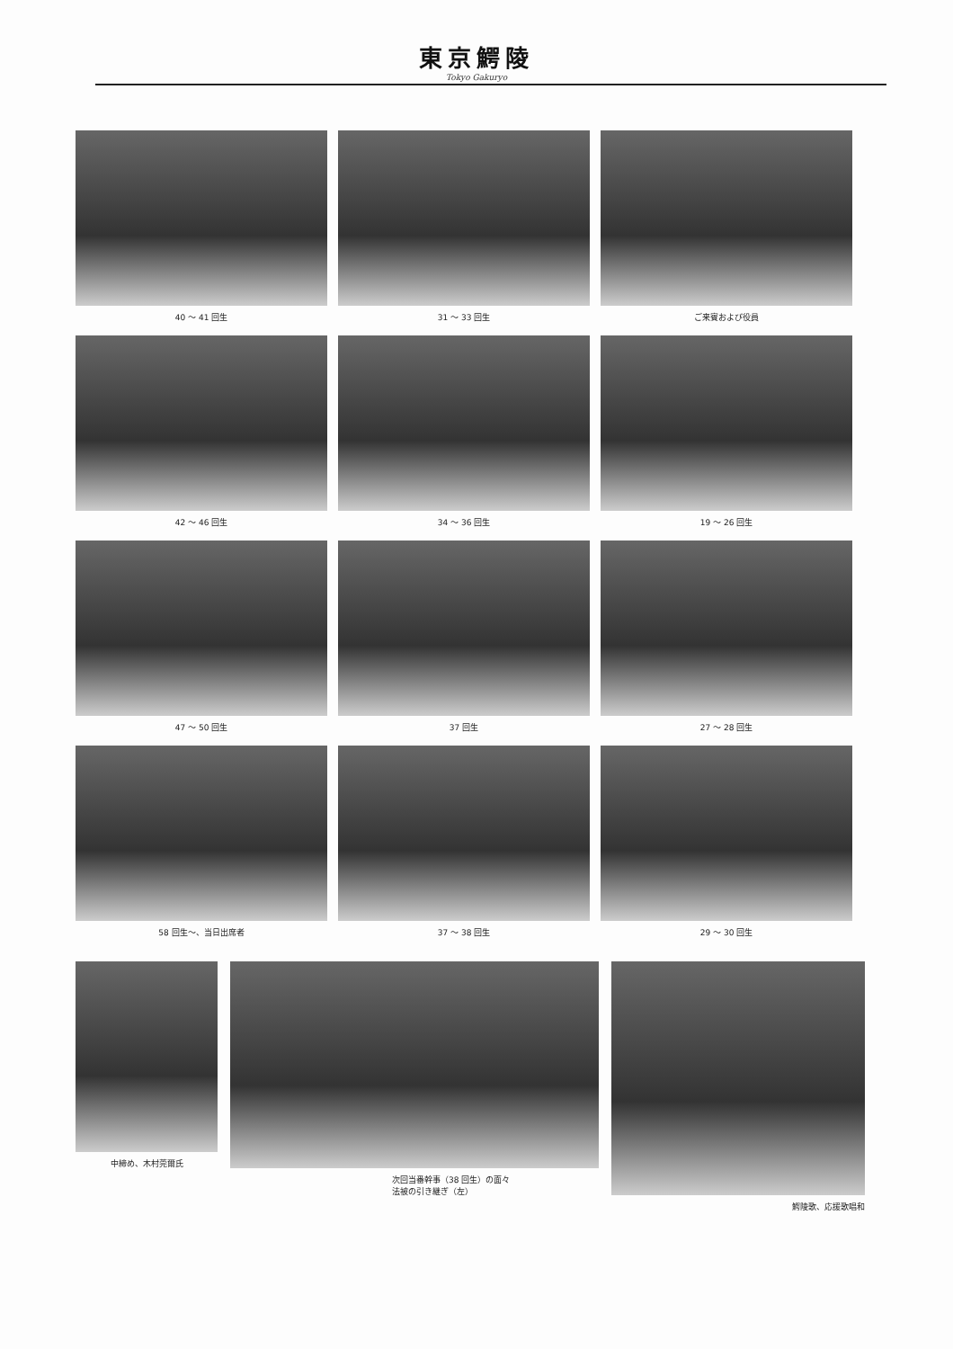東京鰐陵
Tokyo Gakuryo
40 ～ 41 回生
31 ～ 33 回生
ご来賓および役員
42 ～ 46 回生
34 ～ 36 回生
19 ～ 26 回生
47 ～ 50 回生
37 回生
27 ～ 28 回生
58 回生～、当日出席者
37 ～ 38 回生
29 ～ 30 回生
中締め、木村莞爾氏 次回当番幹事（38 回生）の面々
法被の引き継ぎ（左）
鰐陵歌、応援歌唱和